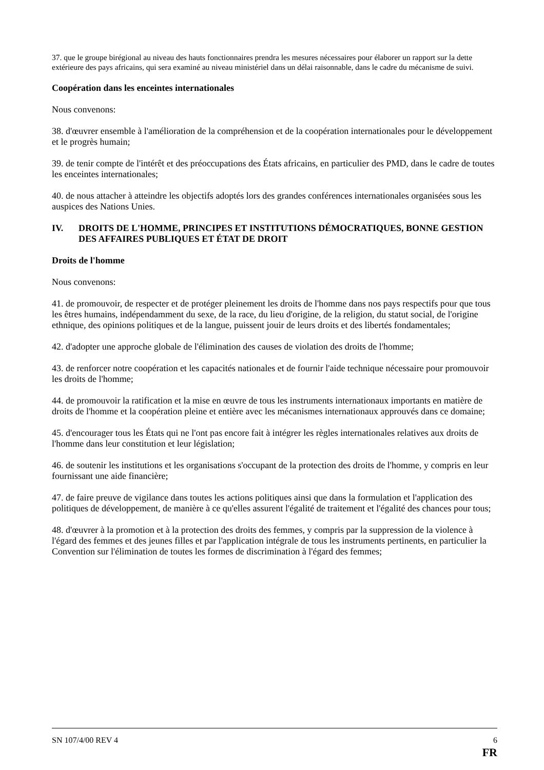37. que le groupe birégional au niveau des hauts fonctionnaires prendra les mesures nécessaires pour élaborer un rapport sur la dette extérieure des pays africains, qui sera examiné au niveau ministériel dans un délai raisonnable, dans le cadre du mécanisme de suivi.
Coopération dans les enceintes internationales
Nous convenons:
38. d'œuvrer ensemble à l'amélioration de la compréhension et de la coopération internationales pour le développement et le progrès humain;
39. de tenir compte de l'intérêt et des préoccupations des États africains, en particulier des PMD, dans le cadre de toutes les enceintes internationales;
40. de nous attacher à atteindre les objectifs adoptés lors des grandes conférences internationales organisées sous les auspices des Nations Unies.
IV. DROITS DE L'HOMME, PRINCIPES ET INSTITUTIONS DÉMOCRATIQUES, BONNE GESTION DES AFFAIRES PUBLIQUES ET ÉTAT DE DROIT
Droits de l'homme
Nous convenons:
41. de promouvoir, de respecter et de protéger pleinement les droits de l'homme dans nos pays respectifs pour que tous les êtres humains, indépendamment du sexe, de la race, du lieu d'origine, de la religion, du statut social, de l'origine ethnique, des opinions politiques et de la langue, puissent jouir de leurs droits et des libertés fondamentales;
42. d'adopter une approche globale de l'élimination des causes de violation des droits de l'homme;
43. de renforcer notre coopération et les capacités nationales et de fournir l'aide technique nécessaire pour promouvoir les droits de l'homme;
44. de promouvoir la ratification et la mise en œuvre de tous les instruments internationaux importants en matière de droits de l'homme et la coopération pleine et entière avec les mécanismes internationaux approuvés dans ce domaine;
45. d'encourager tous les États qui ne l'ont pas encore fait à intégrer les règles internationales relatives aux droits de l'homme dans leur constitution et leur législation;
46. de soutenir les institutions et les organisations s'occupant de la protection des droits de l'homme, y compris en leur fournissant une aide financière;
47. de faire preuve de vigilance dans toutes les actions politiques ainsi que dans la formulation et l'application des politiques de développement, de manière à ce qu'elles assurent l'égalité de traitement et l'égalité des chances pour tous;
48. d'œuvrer à la promotion et à la protection des droits des femmes, y compris par la suppression de la violence à l'égard des femmes et des jeunes filles et par l'application intégrale de tous les instruments pertinents, en particulier la Convention sur l'élimination de toutes les formes de discrimination à l'égard des femmes;
SN 107/4/00 REV 4 6
FR